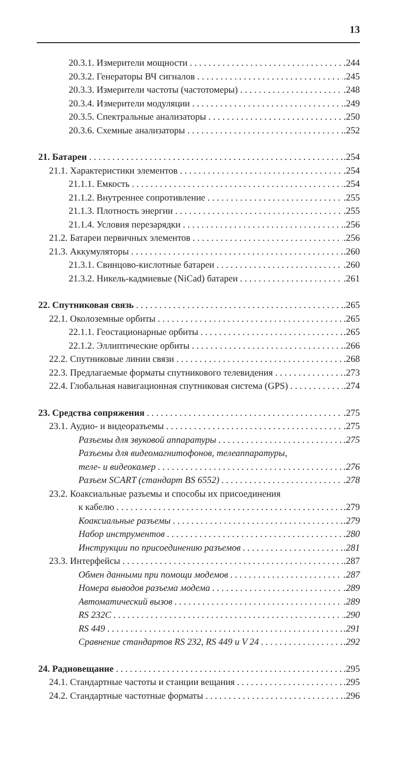13
20.3.1. Измерители мощности.244
20.3.2. Генераторы ВЧ сигналов.245
20.3.3. Измерители частоты (частотомеры).248
20.3.4. Измерители модуляции.249
20.3.5. Спектральные анализаторы.250
20.3.6. Схемные анализаторы.252
21. Батареи.254
21.1. Характеристики элементов.254
21.1.1. Емкость.254
21.1.2. Внутреннее сопротивление.255
21.1.3. Плотность энергии.255
21.1.4. Условия перезарядки.256
21.2. Батареи первичных элементов.256
21.3. Аккумуляторы.260
21.3.1. Свинцово-кислотные батареи.260
21.3.2. Никель-кадмиевые (NiCad) батареи.261
22. Спутниковая связь.265
22.1. Околоземные орбиты.265
22.1.1. Геостационарные орбиты.265
22.1.2. Эллиптические орбиты.266
22.2. Спутниковые линии связи.268
22.3. Предлагаемые форматы спутникового телевидения.273
22.4. Глобальная навигационная спутниковая система (GPS).274
23. Средства сопряжения.275
23.1. Аудио- и видеоразъемы.275
Разъемы для звуковой аппаратуры.275
Разъемы для видеомагнитофонов, телеаппаратуры,
теле- и видеокамер.276
Разъем SCART (стандарт BS 6552).278
23.2. Коаксиальные разъемы и способы их присоединения
к кабелю.279
Коаксиальные разъемы.279
Набор инструментов.280
Инструкции по присоединению разъемов.281
23.3. Интерфейсы.287
Обмен данными при помощи модемов.287
Номера выводов разъема модема.289
Автоматический вызов.289
RS 232C.290
RS 449.291
Сравнение стандартов RS 232, RS 449 и V 24.292
24. Радиовещание.295
24.1. Стандартные частоты и станции вещания.295
24.2. Стандартные частотные форматы.296